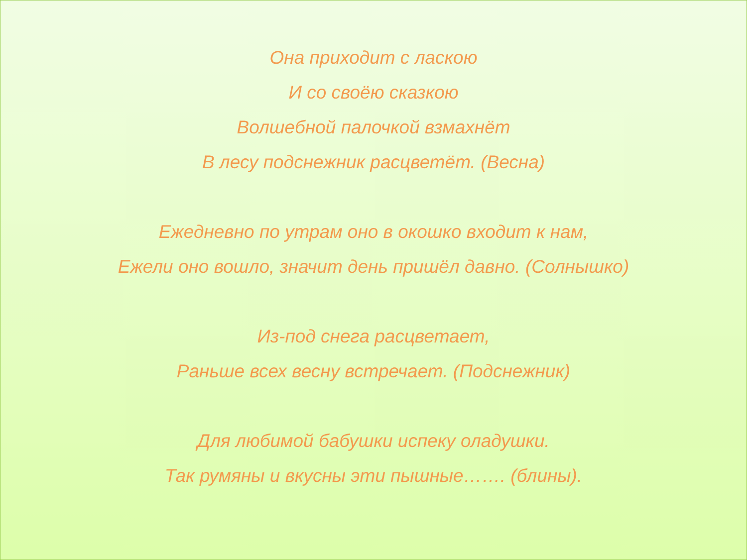Она приходит с ласкою
И со своёю сказкою
Волшебной палочкой взмахнёт
В лесу подснежник расцветёт. (Весна)
Ежедневно по утрам оно в окошко входит к нам,
Ежели оно вошло, значит день пришёл давно. (Солнышко)
Из-под снега расцветает,
Раньше всех весну встречает. (Подснежник)
Для любимой бабушки испеку оладушки.
Так румяны и вкусны эти пышные……. (блины).